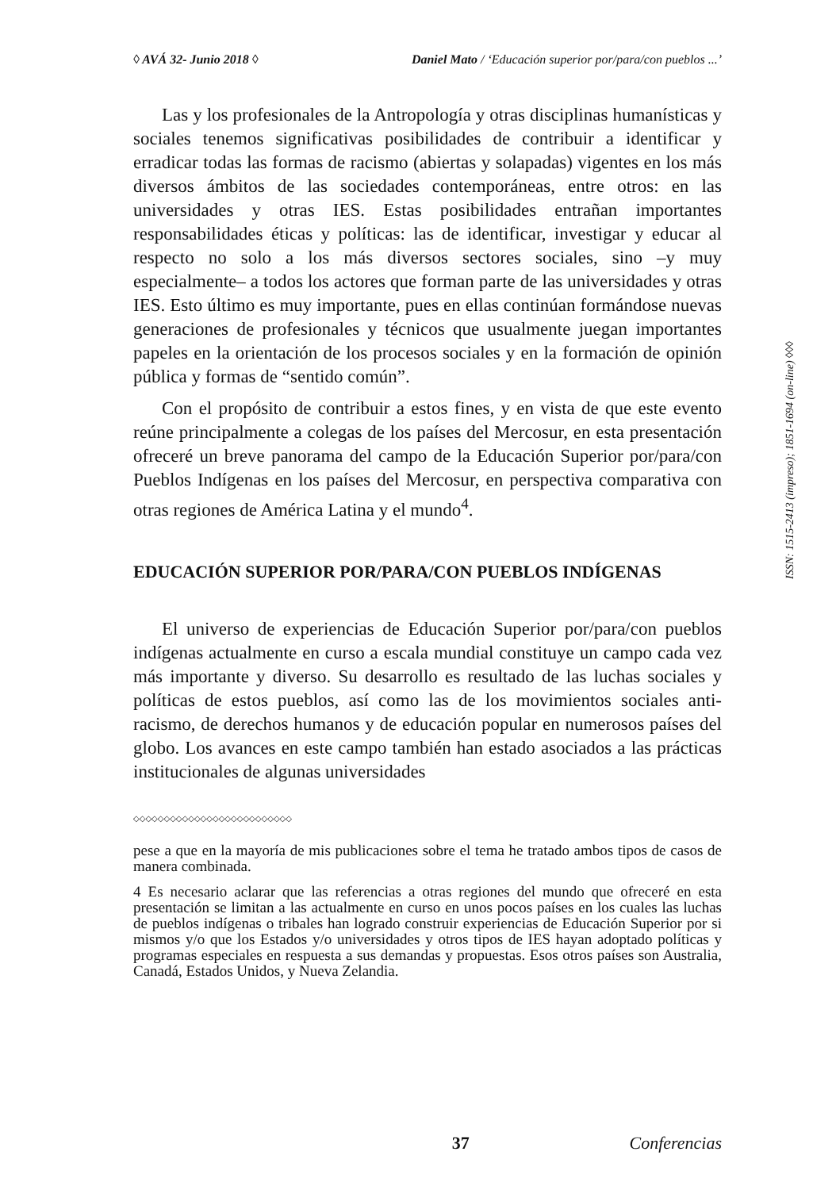◊ AVÁ 32- Junio 2018 ◊ Daniel Mato / ‘Educación superior por/para/con pueblos ...’
Las y los profesionales de la Antropología y otras disciplinas humanísticas y sociales tenemos significativas posibilidades de contribuir a identificar y erradicar todas las formas de racismo (abiertas y solapadas) vigentes en los más diversos ámbitos de las sociedades contemporáneas, entre otros: en las universidades y otras IES. Estas posibilidades entrañan importantes responsabilidades éticas y políticas: las de identificar, investigar y educar al respecto no solo a los más diversos sectores sociales, sino –y muy especialmente– a todos los actores que forman parte de las universidades y otras IES. Esto último es muy importante, pues en ellas continúan formándose nuevas generaciones de profesionales y técnicos que usualmente juegan importantes papeles en la orientación de los procesos sociales y en la formación de opinión pública y formas de “sentido común”.
Con el propósito de contribuir a estos fines, y en vista de que este evento reúne principalmente a colegas de los países del Mercosur, en esta presentación ofreceré un breve panorama del campo de la Educación Superior por/para/con Pueblos Indígenas en los países del Mercosur, en perspectiva comparativa con otras regiones de América Latina y el mundo<sup>4</sup>.
EDUCACIÓN SUPERIOR POR/PARA/CON PUEBLOS INDÍGENAS
El universo de experiencias de Educación Superior por/para/con pueblos indígenas actualmente en curso a escala mundial constituye un campo cada vez más importante y diverso. Su desarrollo es resultado de las luchas sociales y políticas de estos pueblos, así como las de los movimientos sociales anti-racismo, de derechos humanos y de educación popular en numerosos países del globo. Los avances en este campo también han estado asociados a las prácticas institucionales de algunas universidades
◇◇◇◇◇◇◇◇◇◇◇◇◇◇◇◇◇◇◇◇◇◇◇◇◇◇
pese a que en la mayoría de mis publicaciones sobre el tema he tratado ambos tipos de casos de manera combinada.
4 Es necesario aclarar que las referencias a otras regiones del mundo que ofreceré en esta presentación se limitan a las actualmente en curso en unos pocos países en los cuales las luchas de pueblos indígenas o tribales han logrado construir experiencias de Educación Superior por si mismos y/o que los Estados y/o universidades y otros tipos de IES hayan adoptado políticas y programas especiales en respuesta a sus demandas y propuestas. Esos otros países son Australia, Canadá, Estados Unidos, y Nueva Zelandia.
ISSN: 1515-2413 (impreso); 1851-1694 (on-line) ◊◊◊
37 Conferencias